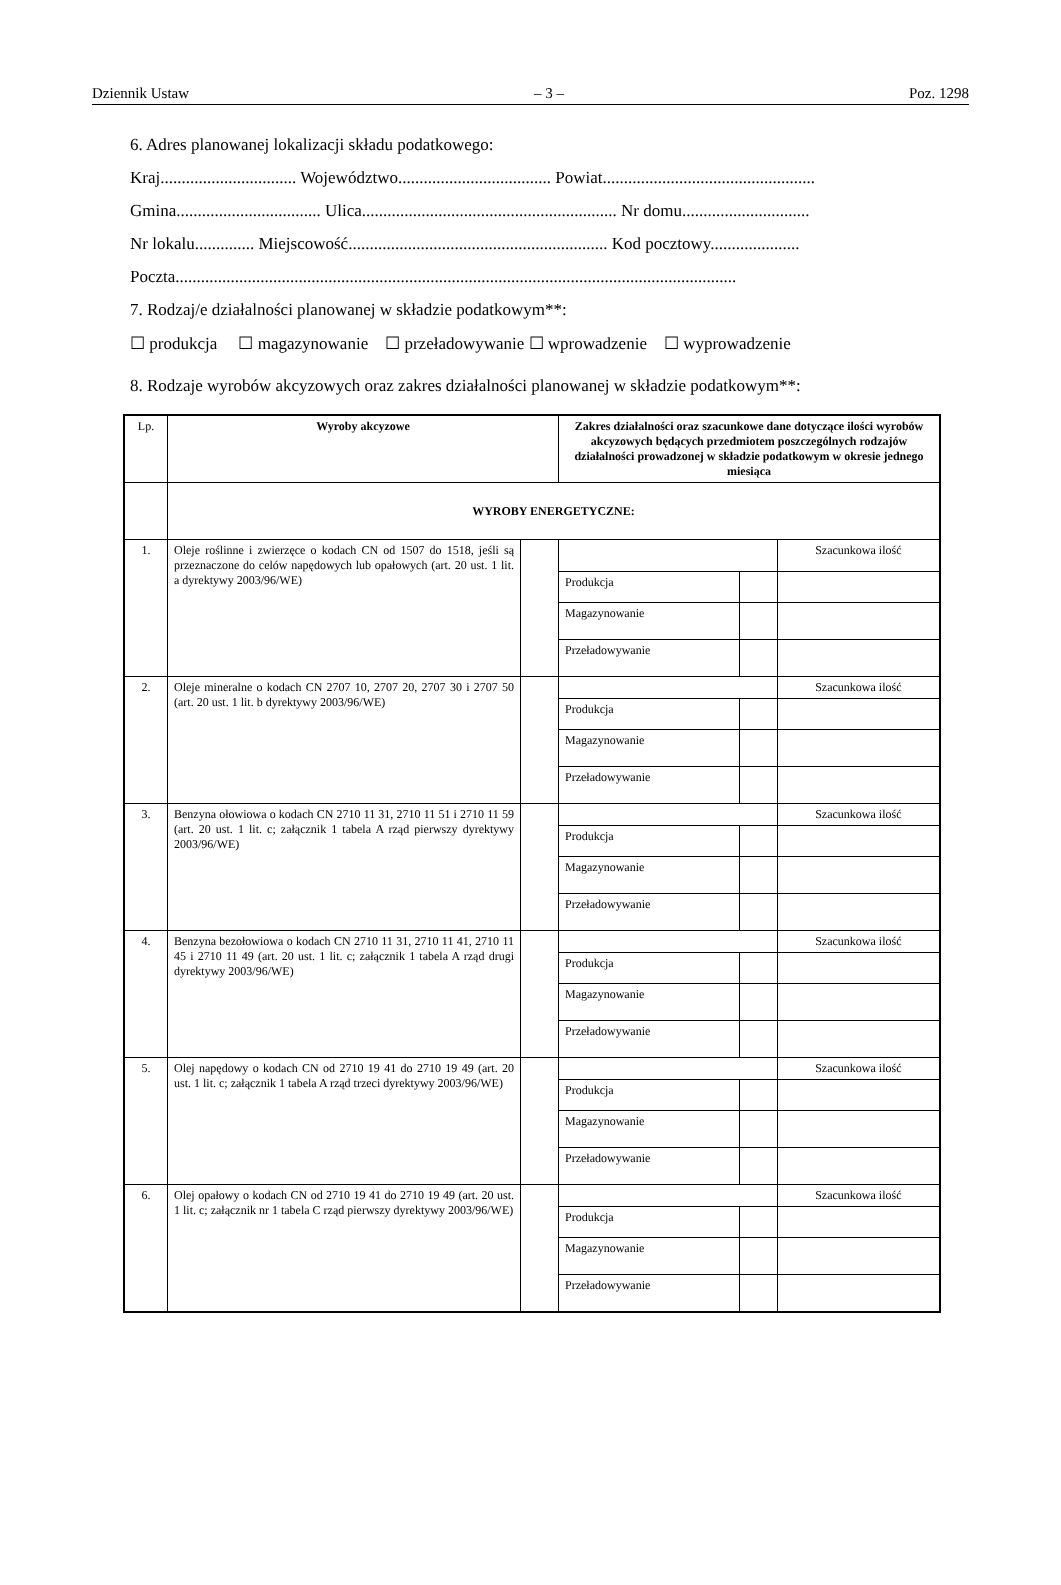Dziennik Ustaw – 3 – Poz. 1298
6. Adres planowanej lokalizacji składu podatkowego:
Kraj................................ Województwo.................................... Powiat..................................................
Gmina.................................. Ulica............................................................ Nr domu..............................
Nr lokalu.............. Miejscowość............................................................. Kod pocztowy.....................
Poczta....................................................................................................................................
7. Rodzaj/e działalności planowanej w składzie podatkowym**:
☐ produkcja ☐ magazynowanie ☐ przeładowywanie ☐ wprowadzenie ☐ wyprowadzenie
8. Rodzaje wyrobów akcyzowych oraz zakres działalności planowanej w składzie podatkowym**:
| Lp. | Wyroby akcyzowe | | Zakres działalności oraz szacunkowe dane dotyczące ilości wyrobów akcyzowych będących przedmiotem poszczególnych rodzajów działalności prowadzonej w składzie podatkowym w okresie jednego miesiąca | | |
| --- | --- | --- | --- | --- | --- |
| | WYROBY ENERGETYCZNE: | | | | |
| 1. | Oleje roślinne i zwierzęce o kodach CN od 1507 do 1518, jeśli są przeznaczone do celów napędowych lub opałowych (art. 20 ust. 1 lit. a dyrektywy 2003/96/WE) | | | | Szacunkowa ilość |
| | | | Produkcja | | |
| | | | Magazynowanie | | |
| | | | Przeładowywanie | | |
| 2. | Oleje mineralne o kodach CN 2707 10, 2707 20, 2707 30 i 2707 50 (art. 20 ust. 1 lit. b dyrektywy 2003/96/WE) | | | | Szacunkowa ilość |
| | | | Produkcja | | |
| | | | Magazynowanie | | |
| | | | Przeładowywanie | | |
| 3. | Benzyna ołowiowa o kodach CN 2710 11 31, 2710 11 51 i 2710 11 59 (art. 20 ust. 1 lit. c; załącznik 1 tabela A rząd pierwszy dyrektywy 2003/96/WE) | | | | Szacunkowa ilość |
| | | | Produkcja | | |
| | | | Magazynowanie | | |
| | | | Przeładowywanie | | |
| 4. | Benzyna bezołowiowa o kodach CN 2710 11 31, 2710 11 41, 2710 11 45 i 2710 11 49 (art. 20 ust. 1 lit. c; załącznik 1 tabela A rząd drugi dyrektywy 2003/96/WE) | | | | Szacunkowa ilość |
| | | | Produkcja | | |
| | | | Magazynowanie | | |
| | | | Przeładowywanie | | |
| 5. | Olej napędowy o kodach CN od 2710 19 41 do 2710 19 49 (art. 20 ust. 1 lit. c; załącznik 1 tabela A rząd trzeci dyrektywy 2003/96/WE) | | | | Szacunkowa ilość |
| | | | Produkcja | | |
| | | | Magazynowanie | | |
| | | | Przeładowywanie | | |
| 6. | Olej opałowy o kodach CN od 2710 19 41 do 2710 19 49 (art. 20 ust. 1 lit. c; załącznik nr 1 tabela C rząd pierwszy dyrektywy 2003/96/WE) | | | | Szacunkowa ilość |
| | | | Produkcja | | |
| | | | Magazynowanie | | |
| | | | Przeładowywanie | | |